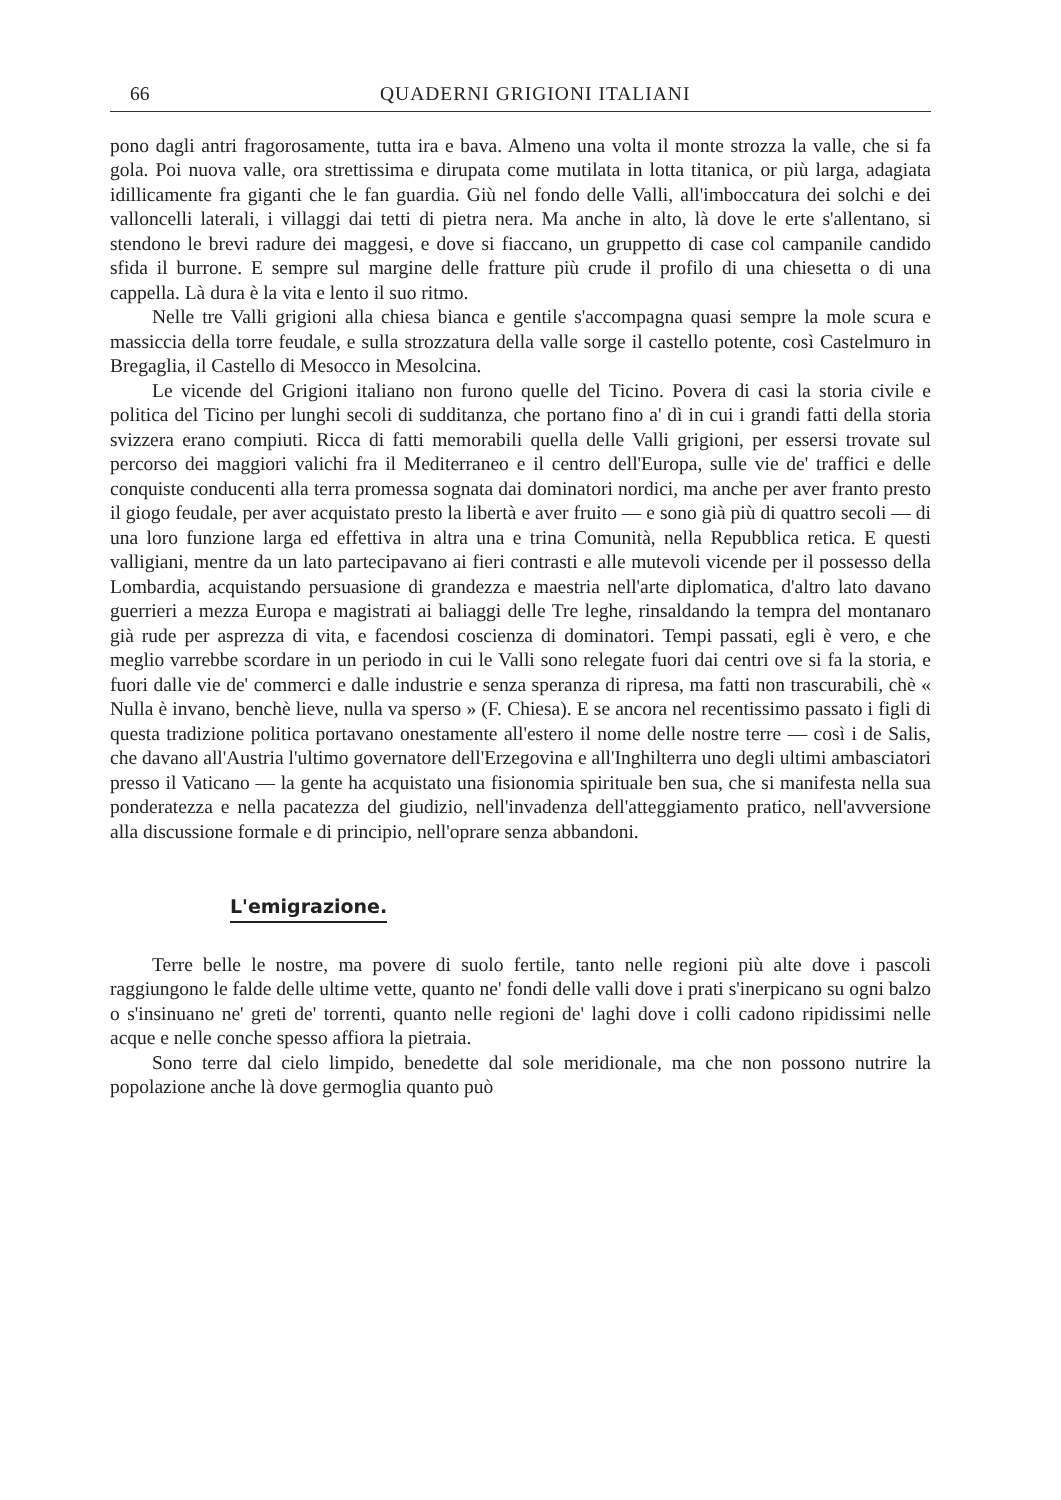66 QUADERNI GRIGIONI ITALIANI
pono dagli antri fragorosamente, tutta ira e bava. Almeno una volta il monte strozza la valle, che si fa gola. Poi nuova valle, ora strettissima e dirupata come mutilata in lotta titanica, or più larga, adagiata idillicamente fra giganti che le fan guardia. Giù nel fondo delle Valli, all'imboccatura dei solchi e dei valloncelli laterali, i villaggi dai tetti di pietra nera. Ma anche in alto, là dove le erte s'allentano, si stendono le brevi radure dei maggesi, e dove si fiaccano, un gruppetto di case col campanile candido sfida il burrone. E sempre sul margine delle fratture più crude il profilo di una chiesetta o di una cappella. Là dura è la vita e lento il suo ritmo.
Nelle tre Valli grigioni alla chiesa bianca e gentile s'accompagna quasi sempre la mole scura e massiccia della torre feudale, e sulla strozzatura della valle sorge il castello potente, così Castelmuro in Bregaglia, il Castello di Mesocco in Mesolcina.
Le vicende del Grigioni italiano non furono quelle del Ticino. Povera di casi la storia civile e politica del Ticino per lunghi secoli di sudditanza, che portano fino a' dì in cui i grandi fatti della storia svizzera erano compiuti. Ricca di fatti memorabili quella delle Valli grigioni, per essersi trovate sul percorso dei maggiori valichi fra il Mediterraneo e il centro dell'Europa, sulle vie de' traffici e delle conquiste conducenti alla terra promessa sognata dai dominatori nordici, ma anche per aver franto presto il giogo feudale, per aver acquistato presto la libertà e aver fruito — e sono già più di quattro secoli — di una loro funzione larga ed effettiva in altra una e trina Comunità, nella Repubblica retica. E questi valligiani, mentre da un lato partecipavano ai fieri contrasti e alle mutevoli vicende per il possesso della Lombardia, acquistando persuasione di grandezza e maestria nell'arte diplomatica, d'altro lato davano guerrieri a mezza Europa e magistrati ai baliaggi delle Tre leghe, rinsaldando la tempra del montanaro già rude per asprezza di vita, e facendosi coscienza di dominatori. Tempi passati, egli è vero, e che meglio varrebbe scordare in un periodo in cui le Valli sono relegate fuori dai centri ove si fa la storia, e fuori dalle vie de' commerci e dalle industrie e senza speranza di ripresa, ma fatti non trascurabili, chè « Nulla è invano, benchè lieve, nulla va sperso » (F. Chiesa). E se ancora nel recentissimo passato i figli di questa tradizione politica portavano onestamente all'estero il nome delle nostre terre — così i de Salis, che davano all'Austria l'ultimo governatore dell'Erzegovina e all'Inghilterra uno degli ultimi ambasciatori presso il Vaticano — la gente ha acquistato una fisionomia spirituale ben sua, che si manifesta nella sua ponderatezza e nella pacatezza del giudizio, nell'invadenza dell'atteggiamento pratico, nell'avversione alla discussione formale e di principio, nell'oprare senza abbandoni.
L'emigrazione.
Terre belle le nostre, ma povere di suolo fertile, tanto nelle regioni più alte dove i pascoli raggiungono le falde delle ultime vette, quanto ne' fondi delle valli dove i prati s'inerpicano su ogni balzo o s'insinuano ne' greti de' torrenti, quanto nelle regioni de' laghi dove i colli cadono ripidissimi nelle acque e nelle conche spesso affiora la pietraia.
Sono terre dal cielo limpido, benedette dal sole meridionale, ma che non possono nutrire la popolazione anche là dove germoglia quanto può